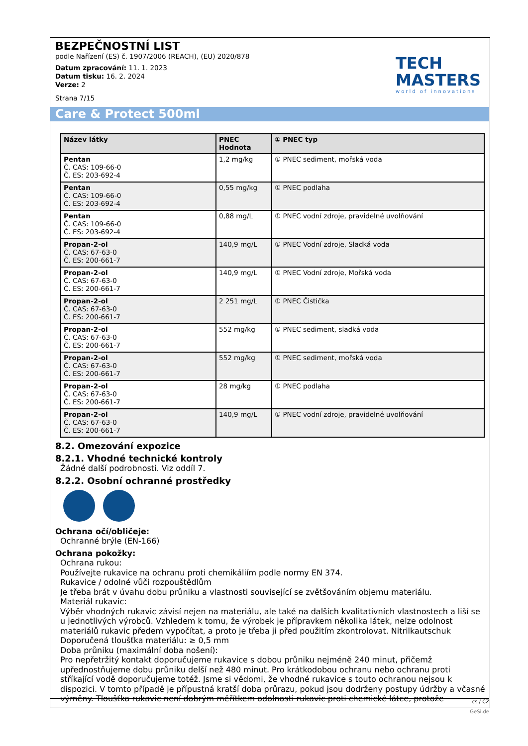BEZPEČNOSTNÍ LIST
podle Nařízení (ES) č. 1907/2006 (REACH), (EU) 2020/878
Datum zpracování: 11. 1. 2023
Datum tisku: 16. 2. 2024
Verze: 2
Strana 7/15
TECH
MASTERS
world of innovations
| Název látky | PNEC Hodnota | ① PNEC typ |
| --- | --- | --- |
| Pentan Č. CAS: 109-66-0 Č. ES: 203-692-4 | 1,2 mg/kg | ① PNEC sediment, mořská voda |
| Pentan Č. CAS: 109-66-0 Č. ES: 203-692-4 | 0,55 mg/kg | ① PNEC podlaha |
| Pentan Č. CAS: 109-66-0 Č. ES: 203-692-4 | 0,88 mg/L | ① PNEC vodní zdroje, pravidelné uvolňování |
| Propan-2-ol Č. CAS: 67-63-0 Č. ES: 200-661-7 | 140,9 mg/L | ① PNEC Vodní zdroje, Sladká voda |
| Propan-2-ol Č. CAS: 67-63-0 Č. ES: 200-661-7 | 140,9 mg/L | ① PNEC Vodní zdroje, Mořská voda |
| Propan-2-ol Č. CAS: 67-63-0 Č. ES: 200-661-7 | 2 251 mg/L | ① PNEC Čistička |
| Propan-2-ol Č. CAS: 67-63-0 Č. ES: 200-661-7 | 552 mg/kg | ① PNEC sediment, sladká voda |
| Propan-2-ol Č. CAS: 67-63-0 Č. ES: 200-661-7 | 552 mg/kg | ① PNEC sediment, mořská voda |
| Propan-2-ol Č. CAS: 67-63-0 Č. ES: 200-661-7 | 28 mg/kg | ① PNEC podlaha |
| Propan-2-ol Č. CAS: 67-63-0 Č. ES: 200-661-7 | 140,9 mg/L | ① PNEC vodní zdroje, pravidelné uvolňování |
8.2. Omezování expozice
8.2.1. Vhodné technické kontroly
Žádné další podrobnosti. Viz oddíl 7.
8.2.2. Osobní ochranné prostředky
Ochrana očí/obličeje:
Ochranné brýle (EN-166)
Ochrana pokožky:
Ochrana rukou:
Používejte rukavice na ochranu proti chemikáliím podle normy EN 374.
Rukavice / odolné vůči rozpouštědlům
Je třeba brát v úvahu dobu průniku a vlastnosti související se zvětšováním objemu materiálu.
Materiál rukavic:
Výběr vhodných rukavic závisí nejen na materiálu, ale také na dalších kvalitativních vlastnostech a liší se u jednotlivých výrobců. Vzhledem k tomu, že výrobek je přípravkem několika látek, nelze odolnost materiálů rukavic předem vypočítat, a proto je třeba ji před použitím zkontrolovat. Nitrilkautschuk
Doporučená tloušťka materiálu: ≥ 0,5 mm
Doba průniku (maximální doba nošení):
Pro nepřetržitý kontakt doporučujeme rukavice s dobou průniku nejméně 240 minut, přičemž upřednostňujeme dobu průniku delší než 480 minut. Pro krátkodobou ochranu nebo ochranu proti stříkající vodě doporučujeme totéž. Jsme si vědomi, že vhodné rukavice s touto ochranou nejsou k dispozici. V tomto případě je přípustná kratší doba průrazu, pokud jsou dodrženy postupy údržby a včasné výměny. Tloušťka rukavic není dobrým měřítkem odolnosti rukavic proti chemické látce, protože
Care & Protect 500ml
cs / CZ
GeSi.de